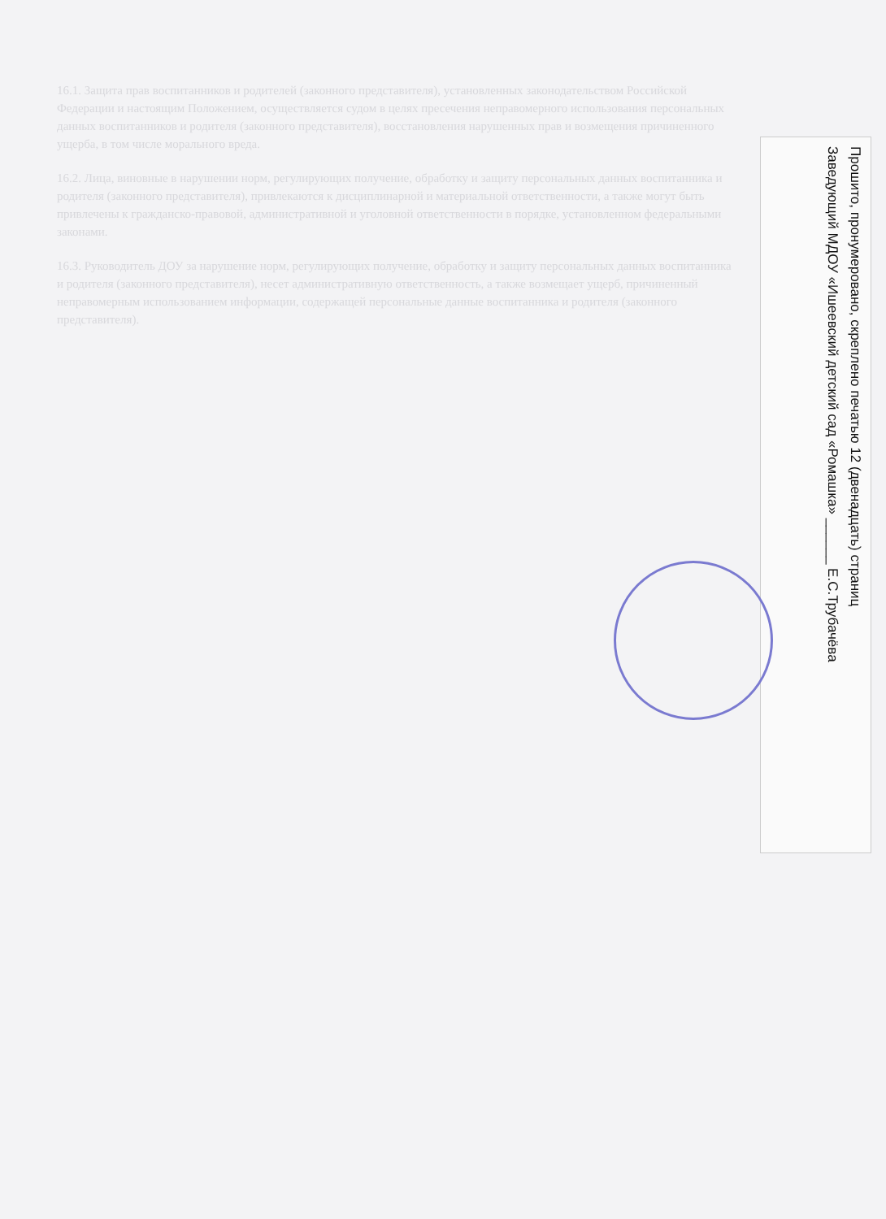16.1. Защита прав воспитанников и родителей (законного представителя), установленных законодательством Российской Федерации и настоящим Положением, осуществляется судом в целях пресечения неправомерного использования персональных данных воспитанников и родителя (законного представителя), восстановления нарушенных прав и возмещения причиненного ущерба, в том числе морального вреда.
16.2. Лица, виновные в нарушении норм, регулирующих получение, обработку и защиту персональных данных воспитанника и родителя (законного представителя), привлекаются к дисциплинарной и материальной ответственности, а также могут быть привлечены к гражданско-правовой, административной и уголовной ответственности в порядке, установленном федеральными законами.
16.3. Руководитель ДОУ за нарушение норм, регулирующих получение, обработку и защиту персональных данных воспитанника и родителя (законного представителя), несет административную ответственность, а также возмещает ущерб, причиненный неправомерным использованием информации, содержащей персональные данные воспитанника и родителя (законного представителя).
Прошито, пронумеровано, скреплено печатью 12 (двенадцать) страниц
Заведующий МДОУ «Ишеевский детский сад «Ромашка» ______ Е.С.Трубачёва